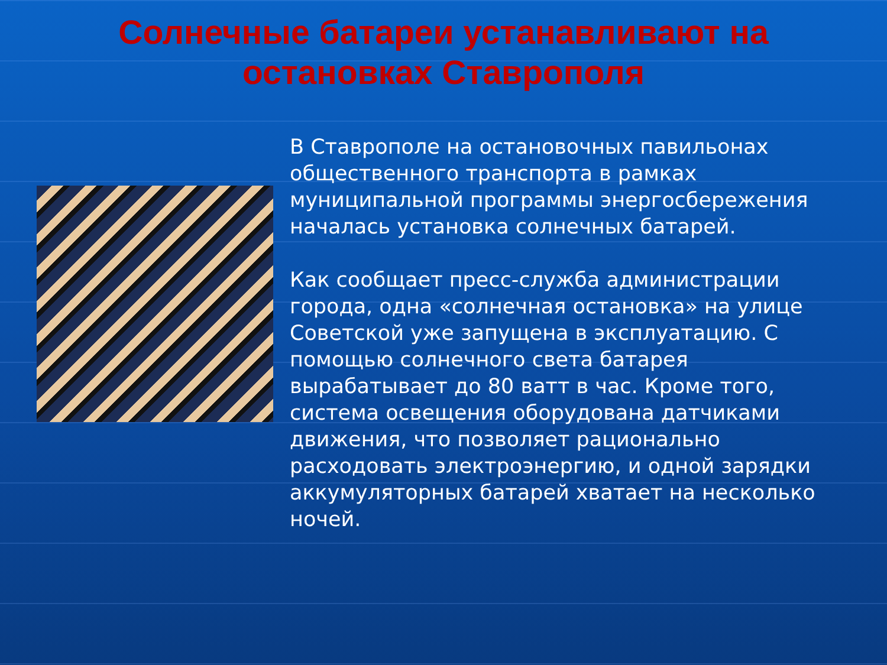Солнечные батареи устанавливают на
остановках Ставрополя
В Ставрополе на остановочных павильонах общественного транспорта в рамках муниципальной программы энергосбережения началась установка солнечных батарей.
Как сообщает пресс-служба администрации города, одна «солнечная остановка» на улице Советской уже запущена в эксплуатацию. С помощью солнечного света батарея вырабатывает до 80 ватт в час. Кроме того, система освещения оборудована датчиками движения, что позволяет рационально расходовать электроэнергию, и одной зарядки аккумуляторных батарей хватает на несколько ночей.